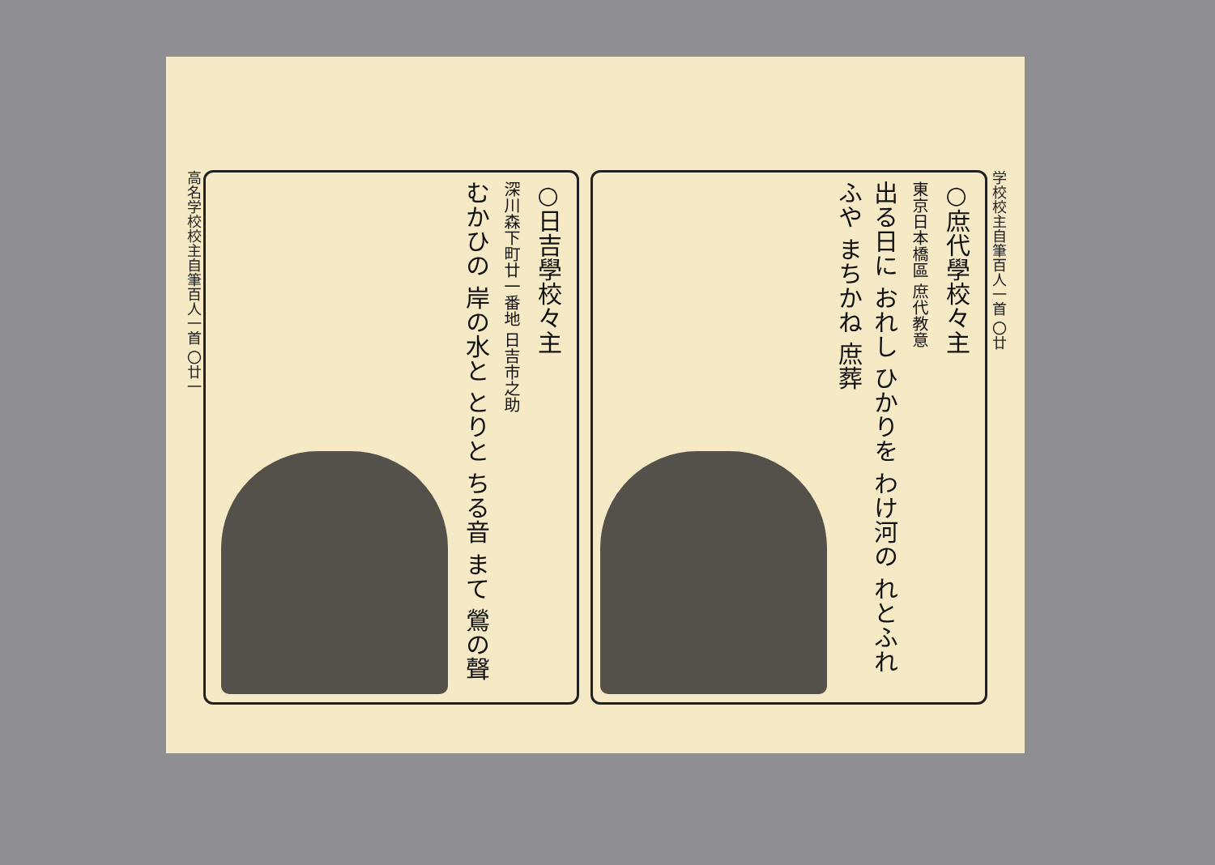○日吉學校々主
深川森下町廿一番地 日吉市之助
むかひの 岸の水と とりと ちる音 まて 鶯の聲
高名学校校主自筆百人一首 〇廿一
学校校主自筆百人一首 〇廿
○庶代學校々主
東京日本橋區 庶代教意
出る日に おれし ひかりを わけ河の れとふれ ふや まちかね 庶葬